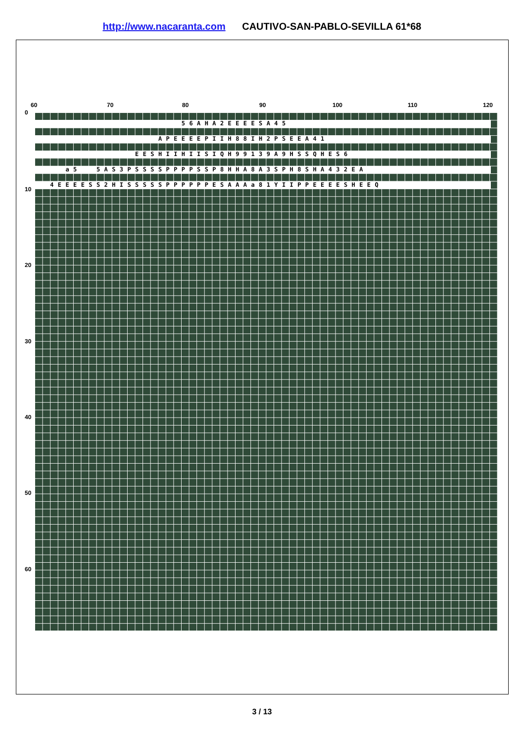http://www.nacaranta.com CAUTIVO-SAN-PABLO-SEVILLA 61*68
60 70 80 90 100 110 120
0
10
20
30
40
50
60
56AHA2EEEESA45
APEEEEPIIH88IH2PSEEA41
EESHIIHIISIQH99139A9HSSQHES6
a5 5AS3PSSSSPPPPSSP8HHA8A3SPH8SHA432EA
4EEEESS2HISSSSSPPPPPPESAAAa81YIIPPEEEESHEEQ
3 / 13